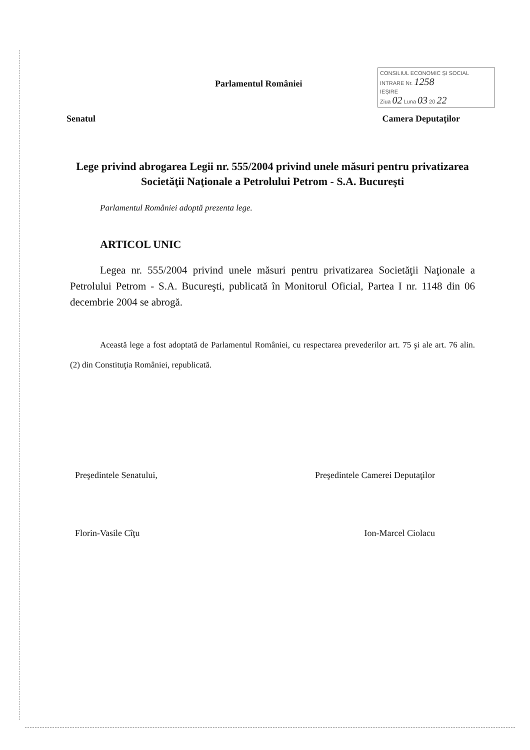Parlamentul României
CONSILIUL ECONOMIC ȘI SOCIAL
INTRARE Nr. 1258
IEȘIRE
Ziua 02 Luna 03 20 22
Senatul Camera Deputaţilor
Lege privind abrogarea Legii nr. 555/2004 privind unele măsuri pentru privatizarea Societăţii Naţionale a Petrolului Petrom - S.A. Bucureşti
Parlamentul României adoptă prezenta lege.
ARTICOL UNIC
Legea nr. 555/2004 privind unele măsuri pentru privatizarea Societăţii Naţionale a Petrolului Petrom - S.A. Bucureşti, publicată în Monitorul Oficial, Partea I nr. 1148 din 06 decembrie 2004 se abrogă.
Această lege a fost adoptată de Parlamentul României, cu respectarea prevederilor art. 75 şi ale art. 76 alin. (2) din Constituţia României, republicată.
Preşedintele Senatului, Preşedintele Camerei Deputaţilor
Florin-Vasile Cîţu Ion-Marcel Ciolacu